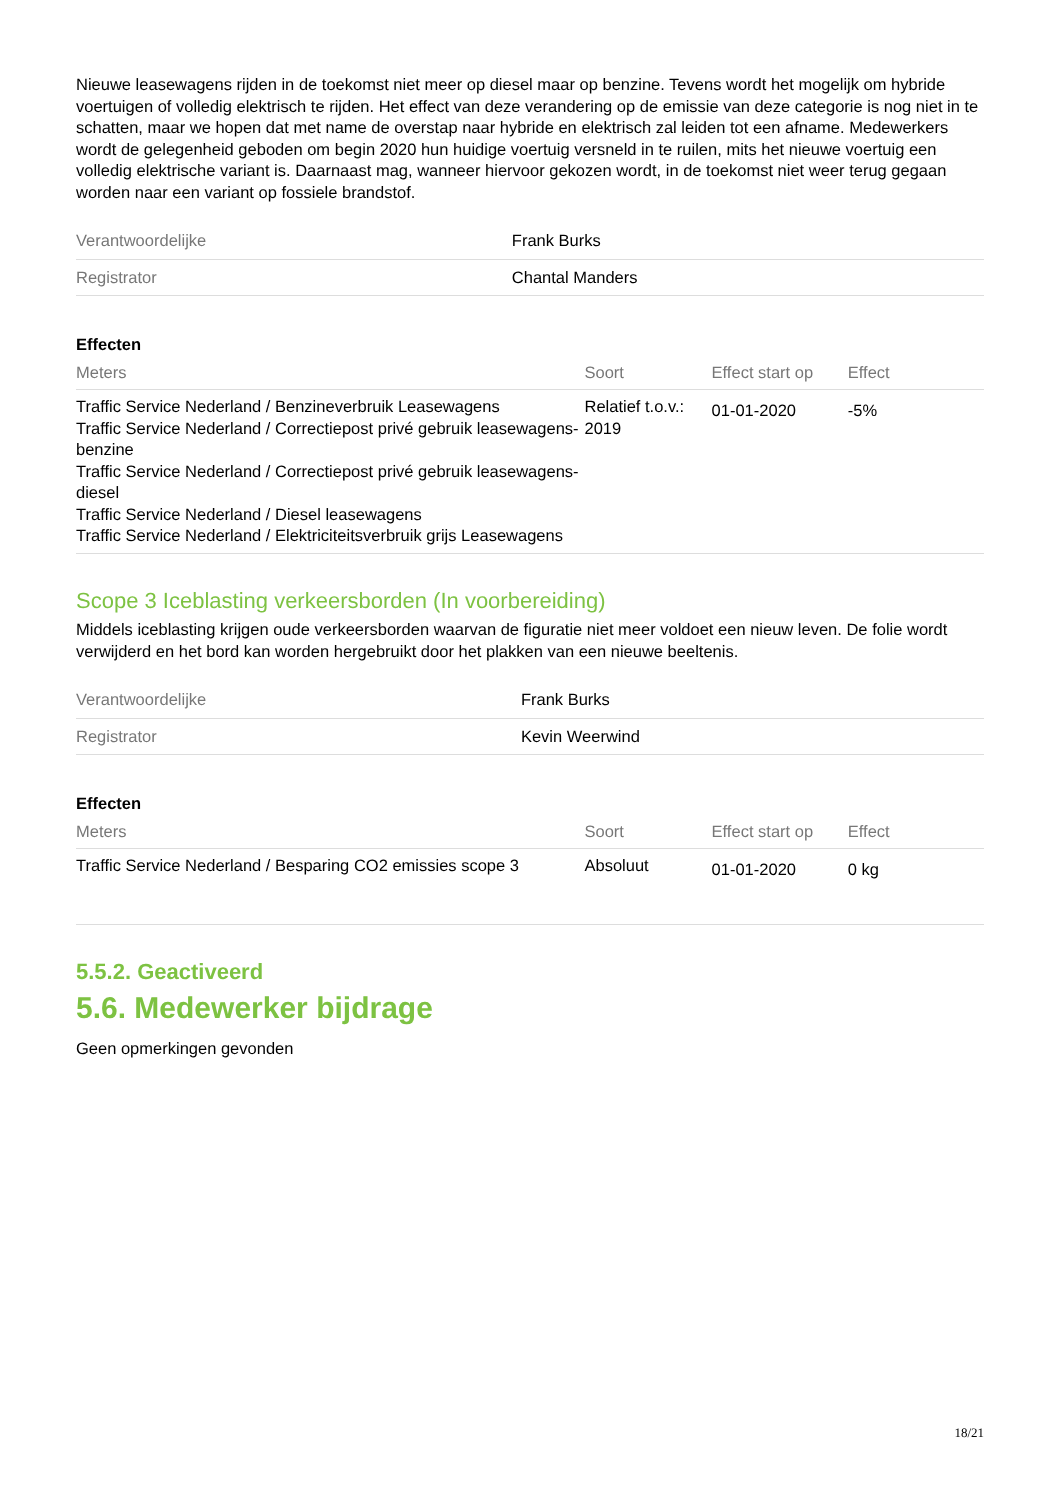Nieuwe leasewagens rijden in de toekomst niet meer op diesel maar op benzine. Tevens wordt het mogelijk om hybride voertuigen of volledig elektrisch te rijden. Het effect van deze verandering op de emissie van deze categorie is nog niet in te schatten, maar we hopen dat met name de overstap naar hybride en elektrisch zal leiden tot een afname. Medewerkers wordt de gelegenheid geboden om begin 2020 hun huidige voertuig versneld in te ruilen, mits het nieuwe voertuig een volledig elektrische variant is. Daarnaast mag, wanneer hiervoor gekozen wordt, in de toekomst niet weer terug gegaan worden naar een variant op fossiele brandstof.
| Verantwoordelijke | Frank Burks |
| Registrator | Chantal Manders |
Effecten
| Meters | Soort | Effect start op | Effect |
| --- | --- | --- | --- |
| Traffic Service Nederland / Benzineverbruik Leasewagens Traffic Service Nederland / Correctiepost privé gebruik leasewagens-benzine Traffic Service Nederland / Correctiepost privé gebruik leasewagens-diesel Traffic Service Nederland / Diesel leasewagens Traffic Service Nederland / Elektriciteitsverbruik grijs Leasewagens | Relatief t.o.v.: 2019 | 01-01-2020 | -5% |
Scope 3 Iceblasting verkeersborden (In voorbereiding)
Middels iceblasting krijgen oude verkeersborden waarvan de figuratie niet meer voldoet een nieuw leven. De folie wordt verwijderd en het bord kan worden hergebruikt door het plakken van een nieuwe beeltenis.
| Verantwoordelijke | Frank Burks |
| Registrator | Kevin Weerwind |
Effecten
| Meters | Soort | Effect start op | Effect |
| --- | --- | --- | --- |
| Traffic Service Nederland / Besparing CO2 emissies scope 3 | Absoluut | 01-01-2020 | 0 kg |
5.5.2. Geactiveerd
5.6. Medewerker bijdrage
Geen opmerkingen gevonden
18/21